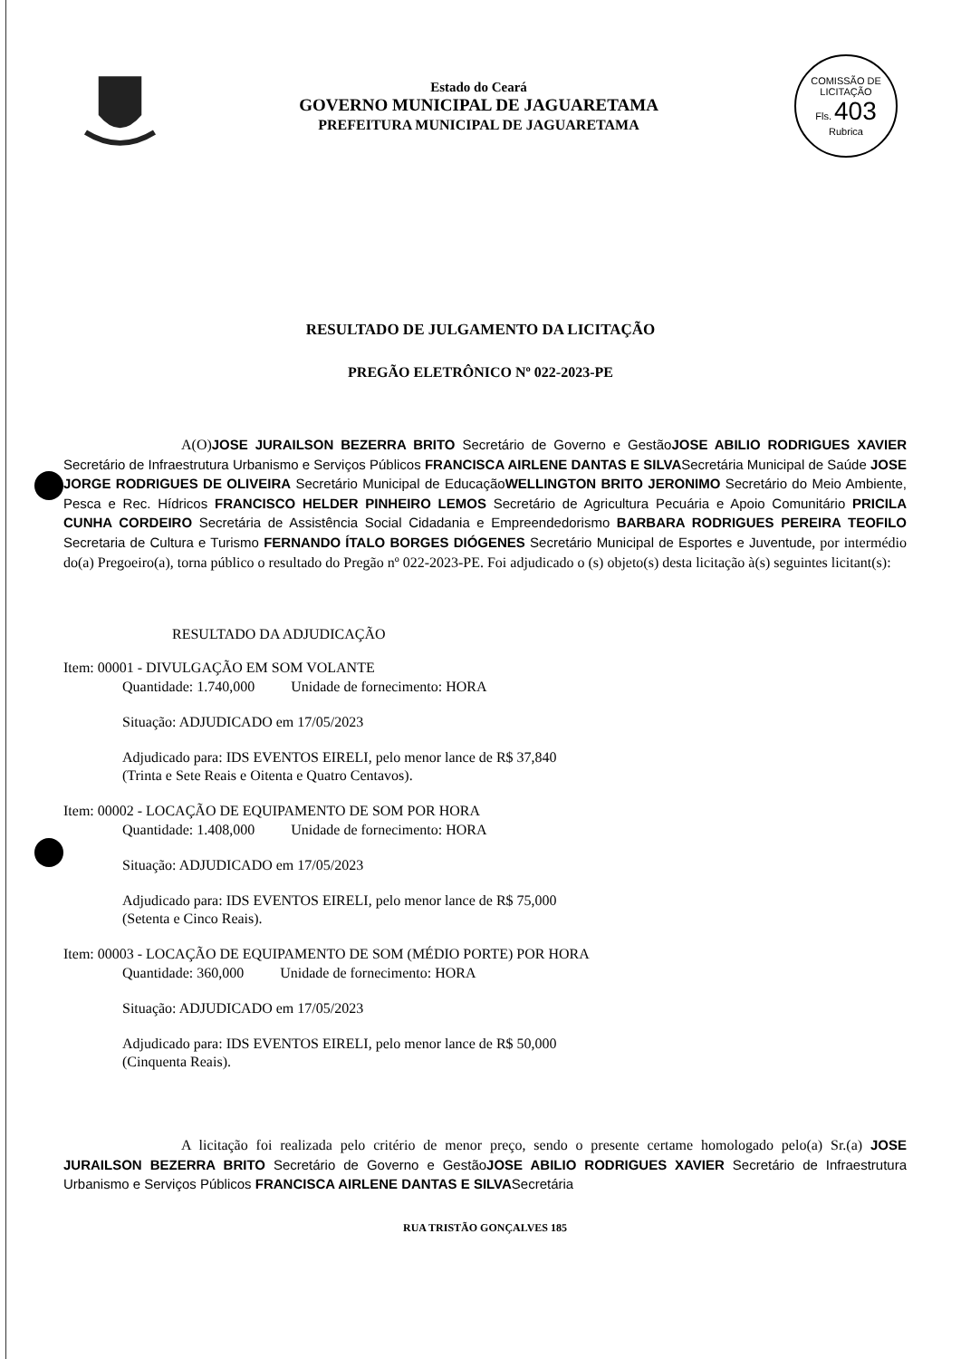Estado do Ceará
GOVERNO MUNICIPAL DE JAGUARETAMA
PREFEITURA MUNICIPAL DE JAGUARETAMA
COMISSÃO DE LICITAÇÃO
Fls. 403
Rubrica
RESULTADO DE JULGAMENTO DA LICITAÇÃO
PREGÃO ELETRÔNICO Nº 022-2023-PE
A(O)JOSE JURAILSON BEZERRA BRITO Secretário de Governo e GestãoJOSE ABILIO RODRIGUES XAVIER Secretário de Infraestrutura Urbanismo e Serviços Públicos FRANCISCA AIRLENE DANTAS E SILVASecretária Municipal de Saúde JOSE JORGE RODRIGUES DE OLIVEIRA Secretário Municipal de EducaçãoWELLINGTON BRITO JERONIMO Secretário do Meio Ambiente, Pesca e Rec. Hídricos FRANCISCO HELDER PINHEIRO LEMOS Secretário de Agricultura Pecuária e Apoio Comunitário PRICILA CUNHA CORDEIRO Secretária de Assistência Social Cidadania e Empreendedorismo BARBARA RODRIGUES PEREIRA TEOFILO Secretaria de Cultura e Turismo FERNANDO ÍTALO BORGES DIÓGENES Secretário Municipal de Esportes e Juventude, por intermédio do(a) Pregoeiro(a), torna público o resultado do Pregão nº 022-2023-PE. Foi adjudicado o (s) objeto(s) desta licitação à(s) seguintes licitant(s):
RESULTADO DA ADJUDICAÇÃO
Item: 00001 - DIVULGAÇÃO EM SOM VOLANTE
Quantidade: 1.740,000 Unidade de fornecimento: HORA
Situação: ADJUDICADO em 17/05/2023
Adjudicado para: IDS EVENTOS EIRELI, pelo menor lance de R$ 37,840
(Trinta e Sete Reais e Oitenta e Quatro Centavos).
Item: 00002 - LOCAÇÃO DE EQUIPAMENTO DE SOM POR HORA
Quantidade: 1.408,000 Unidade de fornecimento: HORA
Situação: ADJUDICADO em 17/05/2023
Adjudicado para: IDS EVENTOS EIRELI, pelo menor lance de R$ 75,000
(Setenta e Cinco Reais).
Item: 00003 - LOCAÇÃO DE EQUIPAMENTO DE SOM (MÉDIO PORTE) POR HORA
Quantidade: 360,000 Unidade de fornecimento: HORA
Situação: ADJUDICADO em 17/05/2023
Adjudicado para: IDS EVENTOS EIRELI, pelo menor lance de R$ 50,000
(Cinquenta Reais).
A licitação foi realizada pelo critério de menor preço, sendo o presente certame homologado pelo(a) Sr.(a) JOSE JURAILSON BEZERRA BRITO Secretário de Governo e GestãoJOSE ABILIO RODRIGUES XAVIER Secretário de Infraestrutura Urbanismo e Serviços Públicos FRANCISCA AIRLENE DANTAS E SILVASecretária
RUA TRISTÃO GONÇALVES 185